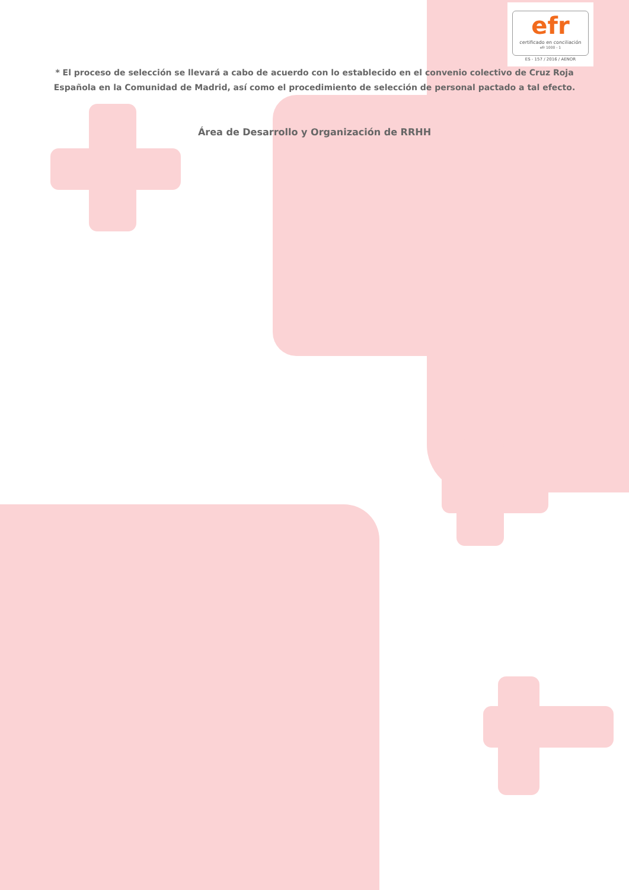efr
certificado en conciliación
efr 1000 - 1
ES - 157 / 2016 / AENOR
* El proceso de selección se llevará a cabo de acuerdo con lo establecido en el convenio colectivo de Cruz Roja
Española en la Comunidad de Madrid, así como el procedimiento de selección de personal pactado a tal efecto.
Área de Desarrollo y Organización de RRHH